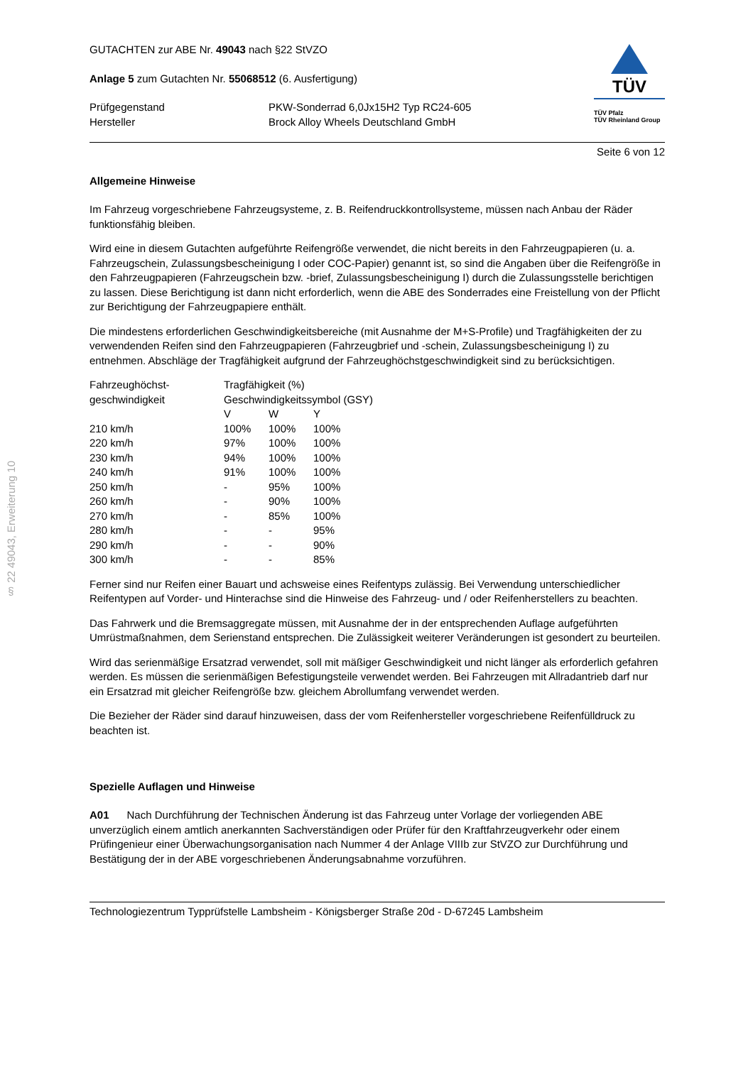§ 22 49043, Erweiterung 10
GUTACHTEN zur ABE Nr. 49043 nach §22 StVZO
Anlage 5 zum Gutachten Nr. 55068512 (6. Ausfertigung)
| Prüfgegenstand | PKW-Sonderrad 6,0Jx15H2 Typ RC24-605 |
| Hersteller | Brock Alloy Wheels Deutschland GmbH |
TÜV
TÜV Pfalz
TÜV Rheinland Group
Seite 6 von 12
Allgemeine Hinweise
Im Fahrzeug vorgeschriebene Fahrzeugsysteme, z. B. Reifendruckkontrollsysteme, müssen nach Anbau der Räder funktionsfähig bleiben.
Wird eine in diesem Gutachten aufgeführte Reifengröße verwendet, die nicht bereits in den Fahrzeugpapieren (u. a. Fahrzeugschein, Zulassungsbescheinigung I oder COC-Papier) genannt ist, so sind die Angaben über die Reifengröße in den Fahrzeugpapieren (Fahrzeugschein bzw. -brief, Zulassungsbescheinigung I) durch die Zulassungsstelle berichtigen zu lassen. Diese Berichtigung ist dann nicht erforderlich, wenn die ABE des Sonderrades eine Freistellung von der Pflicht zur Berichtigung der Fahrzeugpapiere enthält.
Die mindestens erforderlichen Geschwindigkeitsbereiche (mit Ausnahme der M+S-Profile) und Tragfähigkeiten der zu verwendenden Reifen sind den Fahrzeugpapieren (Fahrzeugbrief und -schein, Zulassungsbescheinigung I) zu entnehmen. Abschläge der Tragfähigkeit aufgrund der Fahrzeughöchstgeschwindigkeit sind zu berücksichtigen.
| Fahrzeughöchst- geschwindigkeit | Tragfähigkeit (%) Geschwindigkeitssymbol (GSY) | | |
| --- | --- | --- | --- |
| | V | W | Y |
| 210 km/h | 100% | 100% | 100% |
| 220 km/h | 97% | 100% | 100% |
| 230 km/h | 94% | 100% | 100% |
| 240 km/h | 91% | 100% | 100% |
| 250 km/h | - | 95% | 100% |
| 260 km/h | - | 90% | 100% |
| 270 km/h | - | 85% | 100% |
| 280 km/h | - | - | 95% |
| 290 km/h | - | - | 90% |
| 300 km/h | - | - | 85% |
Ferner sind nur Reifen einer Bauart und achsweise eines Reifentyps zulässig. Bei Verwendung unterschiedlicher Reifentypen auf Vorder- und Hinterachse sind die Hinweise des Fahrzeug- und / oder Reifenherstellers zu beachten.
Das Fahrwerk und die Bremsaggregate müssen, mit Ausnahme der in der entsprechenden Auflage aufgeführten Umrüstmaßnahmen, dem Serienstand entsprechen. Die Zulässigkeit weiterer Veränderungen ist gesondert zu beurteilen.
Wird das serienmäßige Ersatzrad verwendet, soll mit mäßiger Geschwindigkeit und nicht länger als erforderlich gefahren werden. Es müssen die serienmäßigen Befestigungsteile verwendet werden. Bei Fahrzeugen mit Allradantrieb darf nur ein Ersatzrad mit gleicher Reifengröße bzw. gleichem Abrollumfang verwendet werden.
Die Bezieher der Räder sind darauf hinzuweisen, dass der vom Reifenhersteller vorgeschriebene Reifenfülldruck zu beachten ist.
Spezielle Auflagen und Hinweise
A01 Nach Durchführung der Technischen Änderung ist das Fahrzeug unter Vorlage der vorliegenden ABE unverzüglich einem amtlich anerkannten Sachverständigen oder Prüfer für den Kraftfahrzeugverkehr oder einem Prüfingenieur einer Überwachungsorganisation nach Nummer 4 der Anlage VIIIb zur StVZO zur Durchführung und Bestätigung der in der ABE vorgeschriebenen Änderungsabnahme vorzuführen.
Technologiezentrum Typprüfstelle Lambsheim - Königsberger Straße 20d - D-67245 Lambsheim